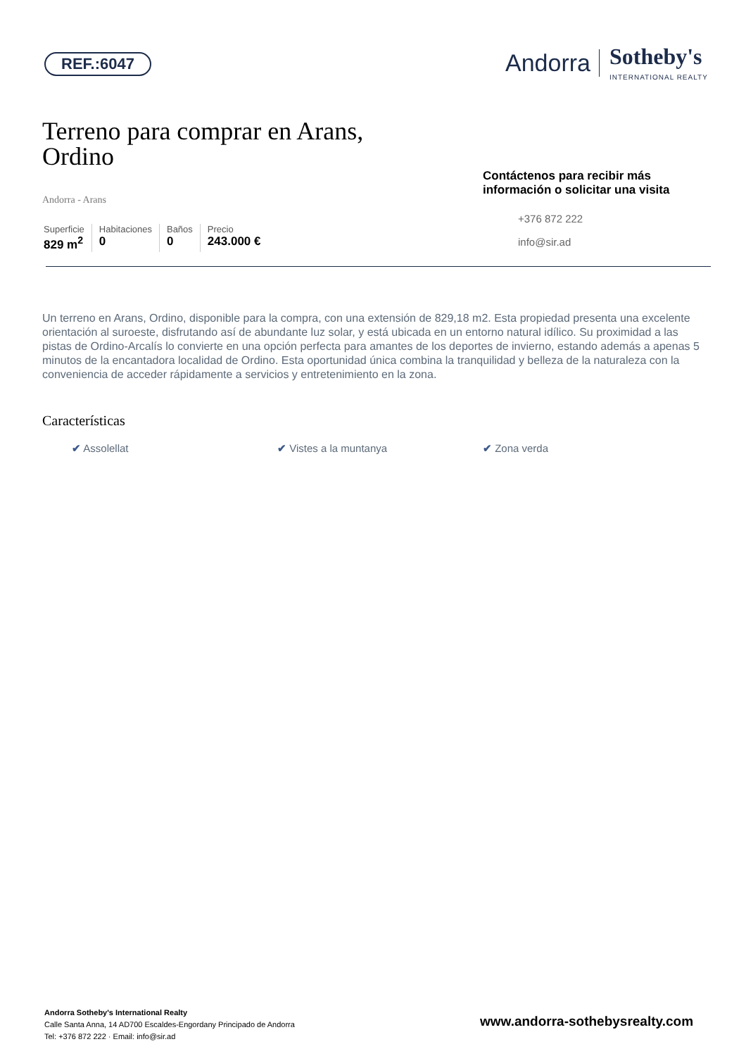REF.:6047
Andorra Sotheby's
INTERNATIONAL REALTY
Terreno para comprar en Arans, Ordino
Andorra - Arans
Superficie
829 m<sup>2</sup>
Habitaciones
0
Baños
0
Precio
243.000 €
Contáctenos para recibir más información o solicitar una visita
+376 872 222
info@sir.ad
Un terreno en Arans, Ordino, disponible para la compra, con una extensión de 829,18 m2. Esta propiedad presenta una excelente orientación al suroeste, disfrutando así de abundante luz solar, y está ubicada en un entorno natural idílico. Su proximidad a las pistas de Ordino-Arcalís lo convierte en una opción perfecta para amantes de los deportes de invierno, estando además a apenas 5 minutos de la encantadora localidad de Ordino. Esta oportunidad única combina la tranquilidad y belleza de la naturaleza con la conveniencia de acceder rápidamente a servicios y entretenimiento en la zona.
Características
✔ Assolellat ✔ Vistes a la muntanya ✔ Zona verda
Andorra Sotheby's International Realty
Calle Santa Anna, 14 AD700 Escaldes-Engordany Principado de Andorra
Tel: +376 872 222 · Email: info@sir.ad
www.andorra-sothebysrealty.com